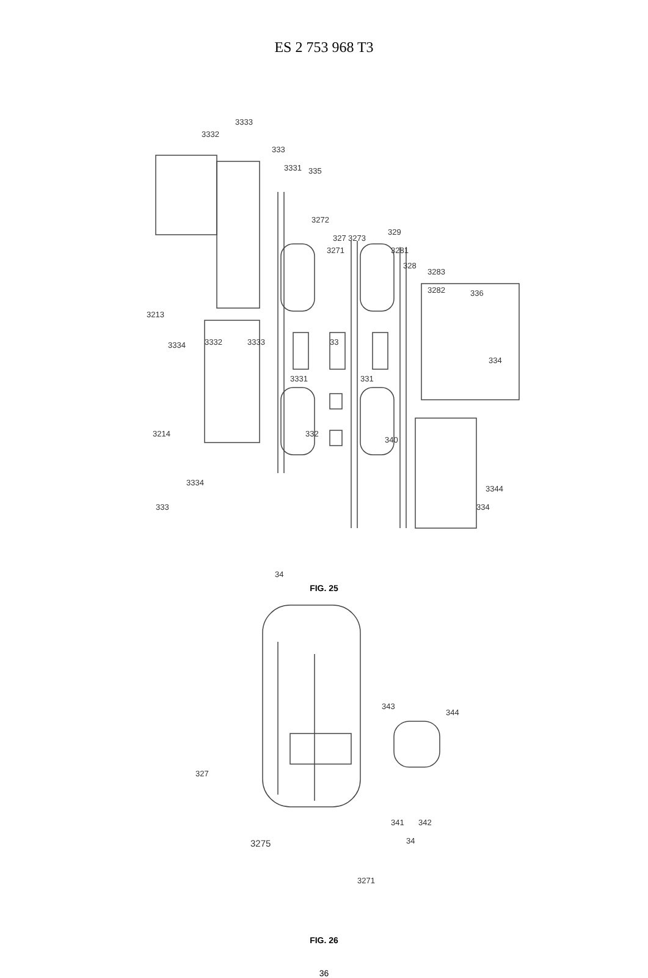ES 2 753 968 T3
3333
3332
333
3331
335
3272
327
3273
3271
329
3281
328
3283
3282
336
3213
3334
3332
3333
33
3331
331
334
3214
332
340
3334
333
3344
334
34
FIG. 25
343
344
327
341
342
34
3275
3271
FIG. 26
36